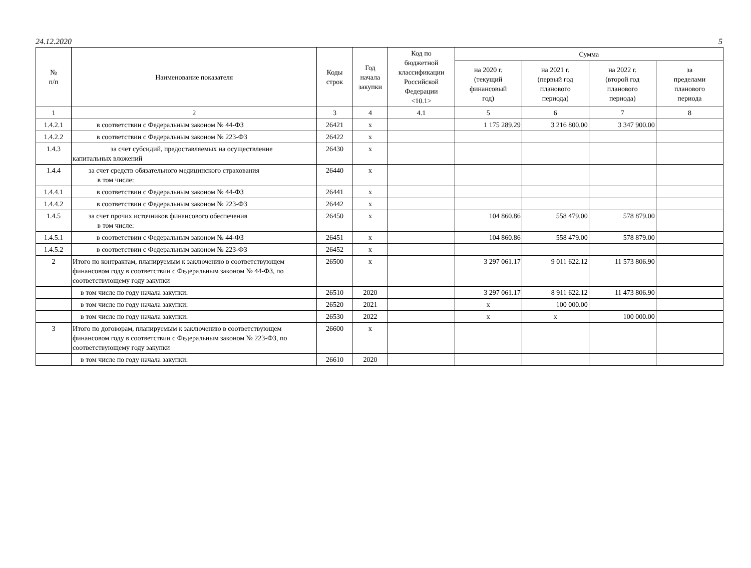24.12.2020 5
| № п/п | Наименование показателя | Коды строк | Год начала закупки | Код по бюджетной классификации Российской Федерации <10.1> | Сумма | | | |
| --- | --- | --- | --- | --- | --- | --- | --- | --- |
| | | | | | на 2020 г. (текущий финансовый год) | на 2021 г. (первый год планового периода) | на 2022 г. (второй год планового периода) | за пределами планового периода |
| 1 | 2 | 3 | 4 | 4.1 | 5 | 6 | 7 | 8 |
| 1.4.2.1 | в соответствии с Федеральным законом № 44-ФЗ | 26421 | x | | 1 175 289.29 | 3 216 800.00 | 3 347 900.00 | |
| 1.4.2.2 | в соответствии с Федеральным законом № 223-ФЗ | 26422 | x | | | | | |
| 1.4.3 | за счет субсидий, предоставляемых на осуществление капитальных вложений | 26430 | x | | | | | |
| 1.4.4 | за счет средств обязательного медицинского страхования в том числе: | 26440 | x | | | | | |
| 1.4.4.1 | в соответствии с Федеральным законом № 44-ФЗ | 26441 | x | | | | | |
| 1.4.4.2 | в соответствии с Федеральным законом № 223-ФЗ | 26442 | x | | | | | |
| 1.4.5 | за счет прочих источников финансового обеспечения в том числе: | 26450 | x | | 104 860.86 | 558 479.00 | 578 879.00 | |
| 1.4.5.1 | в соответствии с Федеральным законом № 44-ФЗ | 26451 | x | | 104 860.86 | 558 479.00 | 578 879.00 | |
| 1.4.5.2 | в соответствии с Федеральным законом № 223-ФЗ | 26452 | x | | | | | |
| 2 | Итого по контрактам, планируемым к заключению в соответствующем финансовом году в соответствии с Федеральным законом № 44-ФЗ, по соответствующему году закупки | 26500 | x | | 3 297 061.17 | 9 011 622.12 | 11 573 806.90 | |
| | в том числе по году начала закупки: | 26510 | 2020 | | 3 297 061.17 | 8 911 622.12 | 11 473 806.90 | |
| | в том числе по году начала закупки: | 26520 | 2021 | | x | 100 000.00 | | |
| | в том числе по году начала закупки: | 26530 | 2022 | | x | x | 100 000.00 | |
| 3 | Итого по договорам, планируемым к заключению в соответствующем финансовом году в соответствии с Федеральным законом № 223-ФЗ, по соответствующему году закупки | 26600 | x | | | | | |
| | в том числе по году начала закупки: | 26610 | 2020 | | | | | |